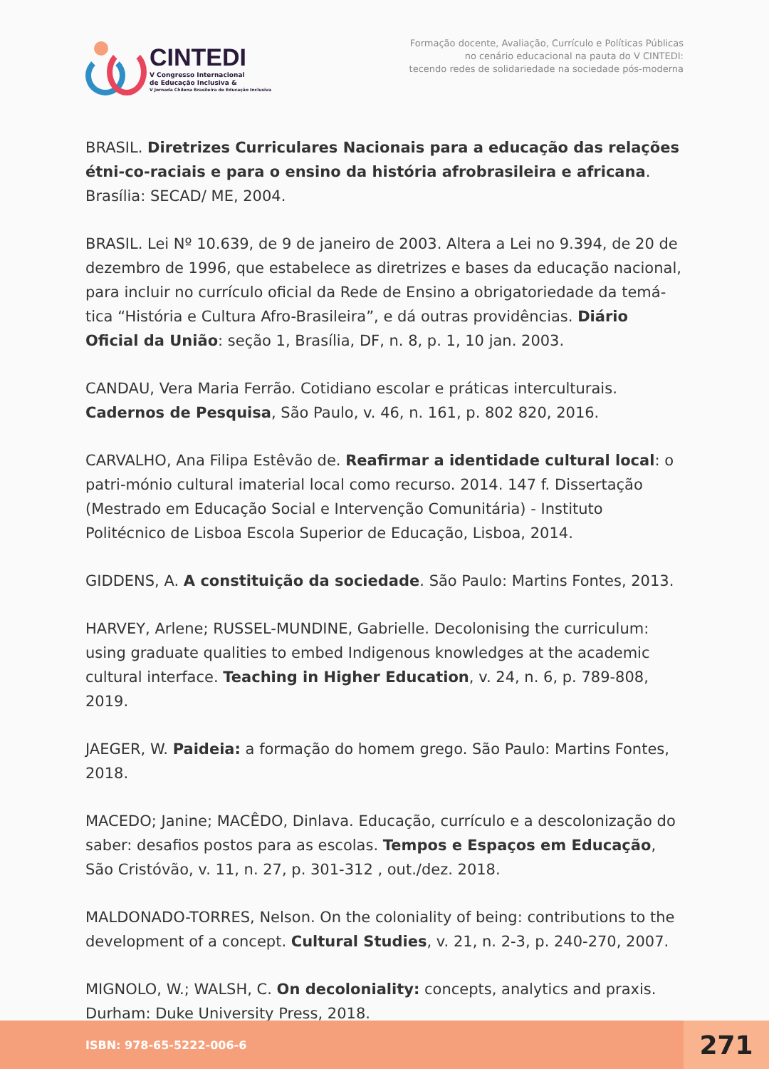CINTEDI
V Congresso Internacional
de Educação Inclusiva &
V Jornada Chilena Brasileira de Educação Inclusiva
Formação docente, Avaliação, Currículo e Políticas Públicas
no cenário educacional na pauta do V CINTEDI:
tecendo redes de solidariedade na sociedade pós-moderna
BRASIL. Diretrizes Curriculares Nacionais para a educação das relações étni-co-raciais e para o ensino da história afrobrasileira e africana. Brasília: SECAD/ ME, 2004.
BRASIL. Lei Nº 10.639, de 9 de janeiro de 2003. Altera a Lei no 9.394, de 20 de dezembro de 1996, que estabelece as diretrizes e bases da educação nacional, para incluir no currículo oficial da Rede de Ensino a obrigatoriedade da temá-tica “História e Cultura Afro-Brasileira”, e dá outras providências. Diário Oficial da União: seção 1, Brasília, DF, n. 8, p. 1, 10 jan. 2003.
CANDAU, Vera Maria Ferrão. Cotidiano escolar e práticas interculturais. Cadernos de Pesquisa, São Paulo, v. 46, n. 161, p. 802 820, 2016.
CARVALHO, Ana Filipa Estêvão de. Reafirmar a identidade cultural local: o patri-mónio cultural imaterial local como recurso. 2014. 147 f. Dissertação (Mestrado em Educação Social e Intervenção Comunitária) - Instituto Politécnico de Lisboa Escola Superior de Educação, Lisboa, 2014.
GIDDENS, A. A constituição da sociedade. São Paulo: Martins Fontes, 2013.
HARVEY, Arlene; RUSSEL-MUNDINE, Gabrielle. Decolonising the curriculum: using graduate qualities to embed Indigenous knowledges at the academic cultural interface. Teaching in Higher Education, v. 24, n. 6, p. 789-808, 2019.
JAEGER, W. Paideia: a formação do homem grego. São Paulo: Martins Fontes, 2018.
MACEDO; Janine; MACÊDO, Dinlava. Educação, currículo e a descolonização do saber: desafios postos para as escolas. Tempos e Espaços em Educação, São Cristóvão, v. 11, n. 27, p. 301-312 , out./dez. 2018.
MALDONADO-TORRES, Nelson. On the coloniality of being: contributions to the development of a concept. Cultural Studies, v. 21, n. 2-3, p. 240-270, 2007.
MIGNOLO, W.; WALSH, C. On decoloniality: concepts, analytics and praxis. Durham: Duke University Press, 2018.
ISBN: 978-65-5222-006-6
271